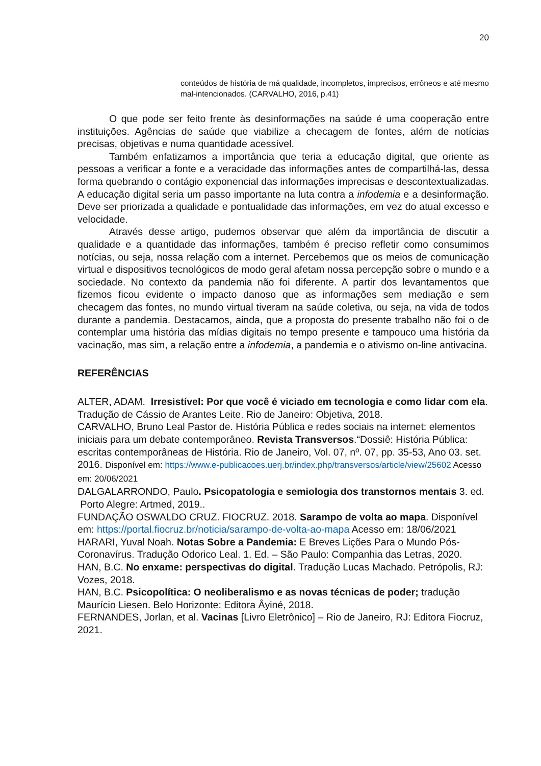20
conteúdos de história de má qualidade, incompletos, imprecisos, errôneos e até mesmo mal-intencionados. (CARVALHO, 2016, p.41)
O que pode ser feito frente às desinformações na saúde é uma cooperação entre instituições. Agências de saúde que viabilize a checagem de fontes, além de notícias precisas, objetivas e numa quantidade acessível.
Também enfatizamos a importância que teria a educação digital, que oriente as pessoas a verificar a fonte e a veracidade das informações antes de compartilhá-las, dessa forma quebrando o contágio exponencial das informações imprecisas e descontextualizadas. A educação digital seria um passo importante na luta contra a infodemia e a desinformação. Deve ser priorizada a qualidade e pontualidade das informações, em vez do atual excesso e velocidade.
Através desse artigo, pudemos observar que além da importância de discutir a qualidade e a quantidade das informações, também é preciso refletir como consumimos notícias, ou seja, nossa relação com a internet. Percebemos que os meios de comunicação virtual e dispositivos tecnológicos de modo geral afetam nossa percepção sobre o mundo e a sociedade. No contexto da pandemia não foi diferente. A partir dos levantamentos que fizemos ficou evidente o impacto danoso que as informações sem mediação e sem checagem das fontes, no mundo virtual tiveram na saúde coletiva, ou seja, na vida de todos durante a pandemia. Destacamos, ainda, que a proposta do presente trabalho não foi o de contemplar uma história das mídias digitais no tempo presente e tampouco uma história da vacinação, mas sim, a relação entre a infodemia, a pandemia e o ativismo on-line antivacina.
REFERÊNCIAS
ALTER, ADAM. Irresistível: Por que você é viciado em tecnologia e como lidar com ela. Tradução de Cássio de Arantes Leite. Rio de Janeiro: Objetiva, 2018.
CARVALHO, Bruno Leal Pastor de. História Pública e redes sociais na internet: elementos iniciais para um debate contemporâneo. Revista Transversos.“Dossiê: História Pública: escritas contemporâneas de História. Rio de Janeiro, Vol. 07, nº. 07, pp. 35-53, Ano 03. set. 2016. Disponível em: https://www.e-publicacoes.uerj.br/index.php/transversos/article/view/25602 Acesso em: 20/06/2021
DALGALARRONDO, Paulo. Psicopatologia e semiologia dos transtornos mentais 3. ed. Porto Alegre: Artmed, 2019..
FUNDAÇÃO OSWALDO CRUZ. FIOCRUZ. 2018. Sarampo de volta ao mapa. Disponível em: https://portal.fiocruz.br/noticia/sarampo-de-volta-ao-mapa Acesso em: 18/06/2021
HARARI, Yuval Noah. Notas Sobre a Pandemia: E Breves Lições Para o Mundo Pós-Coronavírus. Tradução Odorico Leal. 1. Ed. – São Paulo: Companhia das Letras, 2020.
HAN, B.C. No enxame: perspectivas do digital. Tradução Lucas Machado. Petrópolis, RJ: Vozes, 2018.
HAN, B.C. Psicopolítica: O neoliberalismo e as novas técnicas de poder; tradução Maurício Liesen. Belo Horizonte: Editora Âyiné, 2018.
FERNANDES, Jorlan, et al. Vacinas [Livro Eletrônico] – Rio de Janeiro, RJ: Editora Fiocruz, 2021.